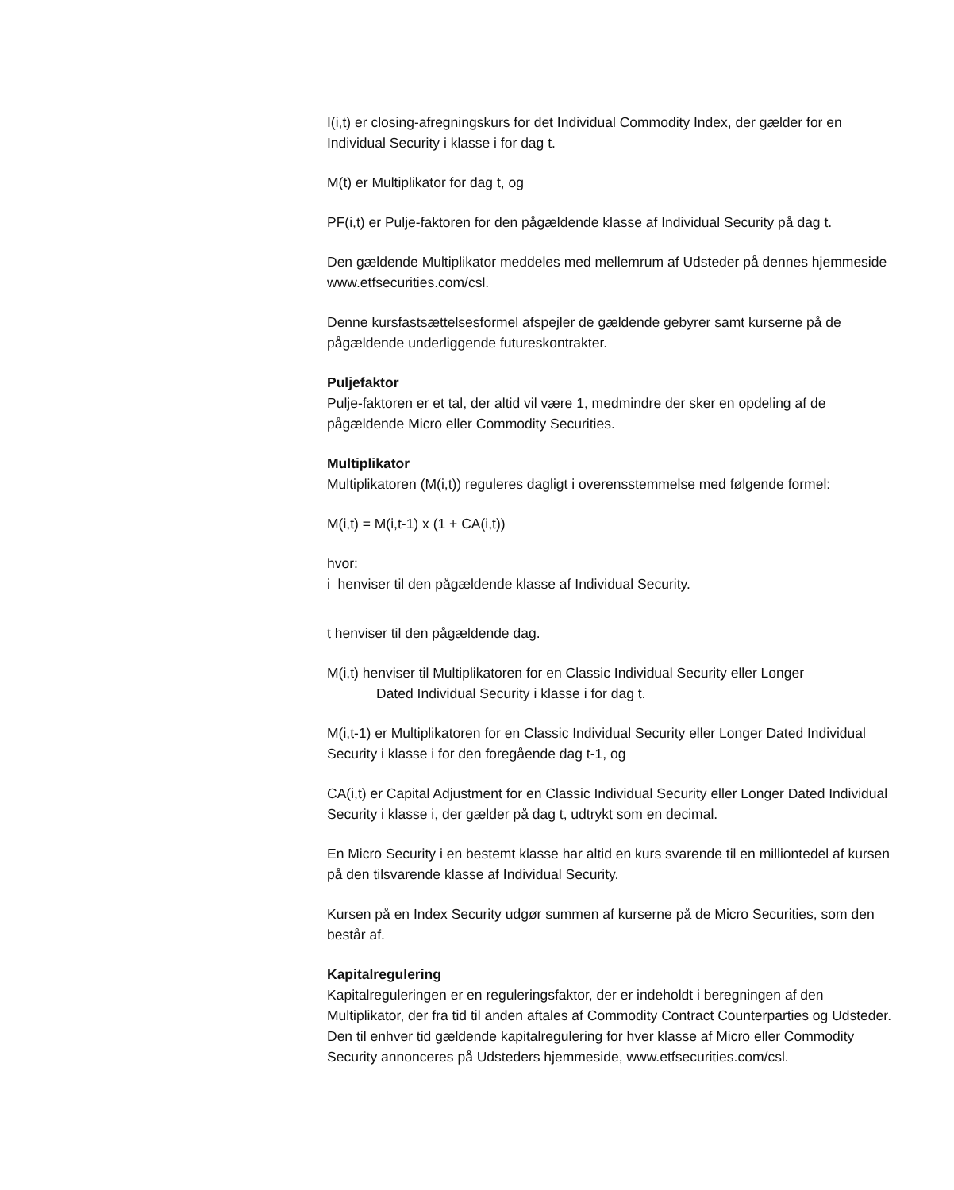I(i,t) er closing-afregningskurs for det Individual Commodity Index, der gælder for en Individual Security i klasse i for dag t.
M(t) er Multiplikator for dag t, og
PF(i,t) er Pulje-faktoren for den pågældende klasse af Individual Security på dag t.
Den gældende Multiplikator meddeles med mellemrum af Udsteder på dennes hjemmeside www.etfsecurities.com/csl.
Denne kursfastsættelsesformel afspejler de gældende gebyrer samt kurserne på de pågældende underliggende futureskontrakter.
Puljefaktor
Pulje-faktoren er et tal, der altid vil være 1, medmindre der sker en opdeling af de pågældende Micro eller Commodity Securities.
Multiplikator
Multiplikatoren (M(i,t)) reguleres dagligt i overensstemmelse med følgende formel:
M(i,t) = M(i,t-1) x (1 + CA(i,t))
hvor:
i henviser til den pågældende klasse af Individual Security.
t henviser til den pågældende dag.
M(i,t) henviser til Multiplikatoren for en Classic Individual Security eller Longer
Dated Individual Security i klasse i for dag t.
M(i,t-1) er Multiplikatoren for en Classic Individual Security eller Longer Dated Individual Security i klasse i for den foregående dag t-1, og
CA(i,t) er Capital Adjustment for en Classic Individual Security eller Longer Dated Individual Security i klasse i, der gælder på dag t, udtrykt som en decimal.
En Micro Security i en bestemt klasse har altid en kurs svarende til en milliontedel af kursen på den tilsvarende klasse af Individual Security.
Kursen på en Index Security udgør summen af kurserne på de Micro Securities, som den består af.
Kapitalregulering
Kapitalreguleringen er en reguleringsfaktor, der er indeholdt i beregningen af den Multiplikator, der fra tid til anden aftales af Commodity Contract Counterparties og Udsteder. Den til enhver tid gældende kapitalregulering for hver klasse af Micro eller Commodity Security annonceres på Udsteders hjemmeside, www.etfsecurities.com/csl.